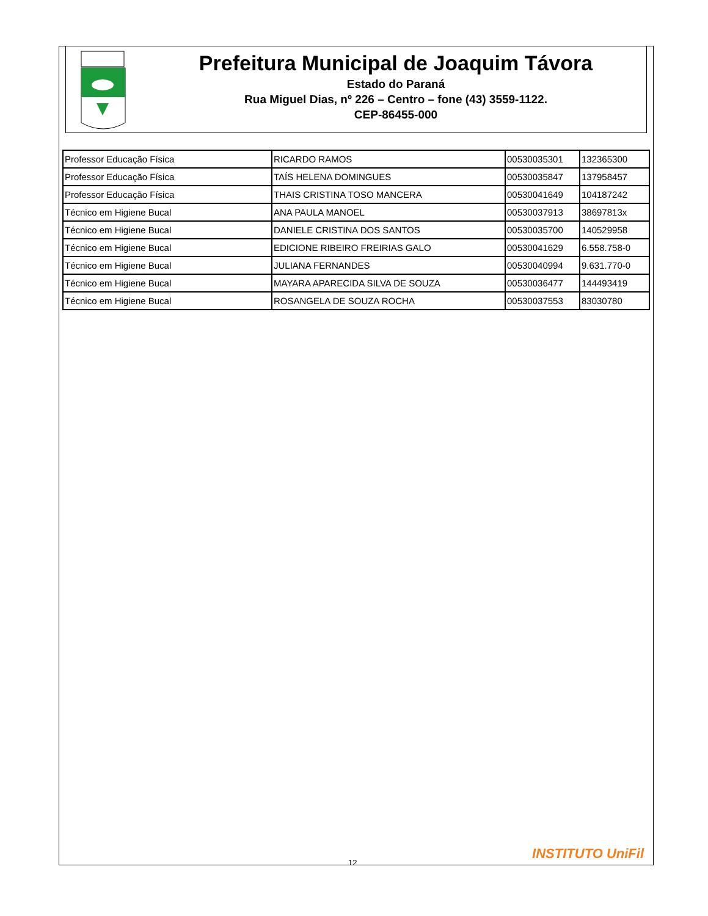Prefeitura Municipal de Joaquim Távora
Estado do Paraná
Rua Miguel Dias, nº 226 – Centro – fone (43) 3559-1122.
CEP-86455-000
| Professor Educação Física | RICARDO RAMOS | 00530035301 | 132365300 |
| Professor Educação Física | TAÍS HELENA DOMINGUES | 00530035847 | 137958457 |
| Professor Educação Física | THAIS CRISTINA TOSO MANCERA | 00530041649 | 104187242 |
| Técnico em Higiene Bucal | ANA PAULA MANOEL | 00530037913 | 38697813x |
| Técnico em Higiene Bucal | DANIELE CRISTINA DOS SANTOS | 00530035700 | 140529958 |
| Técnico em Higiene Bucal | EDICIONE RIBEIRO FREIRIAS GALO | 00530041629 | 6.558.758-0 |
| Técnico em Higiene Bucal | JULIANA FERNANDES | 00530040994 | 9.631.770-0 |
| Técnico em Higiene Bucal | MAYARA APARECIDA SILVA DE SOUZA | 00530036477 | 144493419 |
| Técnico em Higiene Bucal | ROSANGELA DE SOUZA ROCHA | 00530037553 | 83030780 |
12
INSTITUTO UniFil